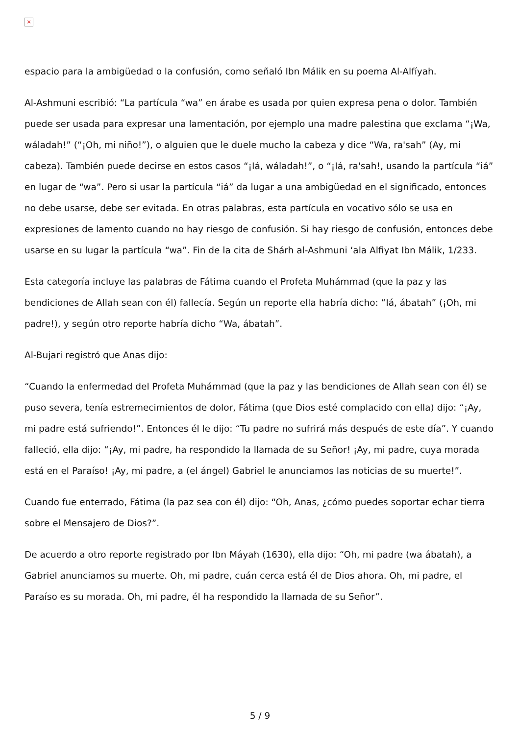×
espacio para la ambigüedad o la confusión, como señaló Ibn Málik en su poema Al-Alfíyah.
Al-Ashmuni escribió: “La partícula “wa” en árabe es usada por quien expresa pena o dolor. También puede ser usada para expresar una lamentación, por ejemplo una madre palestina que exclama “¡Wa, wáladah!” (“¡Oh, mi niño!”), o alguien que le duele mucho la cabeza y dice “Wa, ra'sah” (Ay, mi cabeza). También puede decirse en estos casos “¡Iá, wáladah!”, o “¡Iá, ra'sah!, usando la partícula “iá” en lugar de “wa”. Pero si usar la partícula “iá” da lugar a una ambigüedad en el significado, entonces no debe usarse, debe ser evitada. En otras palabras, esta partícula en vocativo sólo se usa en expresiones de lamento cuando no hay riesgo de confusión. Si hay riesgo de confusión, entonces debe usarse en su lugar la partícula “wa”. Fin de la cita de Shárh al-Ashmuni ‘ala Alfiyat Ibn Málik, 1/233.
Esta categoría incluye las palabras de Fátima cuando el Profeta Muhámmad (que la paz y las bendiciones de Allah sean con él) fallecía. Según un reporte ella habría dicho: “Iá, ábatah” (¡Oh, mi padre!), y según otro reporte habría dicho “Wa, ábatah”.
Al-Bujari registró que Anas dijo:
“Cuando la enfermedad del Profeta Muhámmad (que la paz y las bendiciones de Allah sean con él) se puso severa, tenía estremecimientos de dolor, Fátima (que Dios esté complacido con ella) dijo: “¡Ay, mi padre está sufriendo!”. Entonces él le dijo: “Tu padre no sufrirá más después de este día”. Y cuando falleció, ella dijo: “¡Ay, mi padre, ha respondido la llamada de su Señor! ¡Ay, mi padre, cuya morada está en el Paraíso! ¡Ay, mi padre, a (el ángel) Gabriel le anunciamos las noticias de su muerte!”.
Cuando fue enterrado, Fátima (la paz sea con él) dijo: “Oh, Anas, ¿cómo puedes soportar echar tierra sobre el Mensajero de Dios?”.
De acuerdo a otro reporte registrado por Ibn Máyah (1630), ella dijo: “Oh, mi padre (wa ábatah), a Gabriel anunciamos su muerte. Oh, mi padre, cuán cerca está él de Dios ahora. Oh, mi padre, el Paraíso es su morada. Oh, mi padre, él ha respondido la llamada de su Señor”.
5 / 9